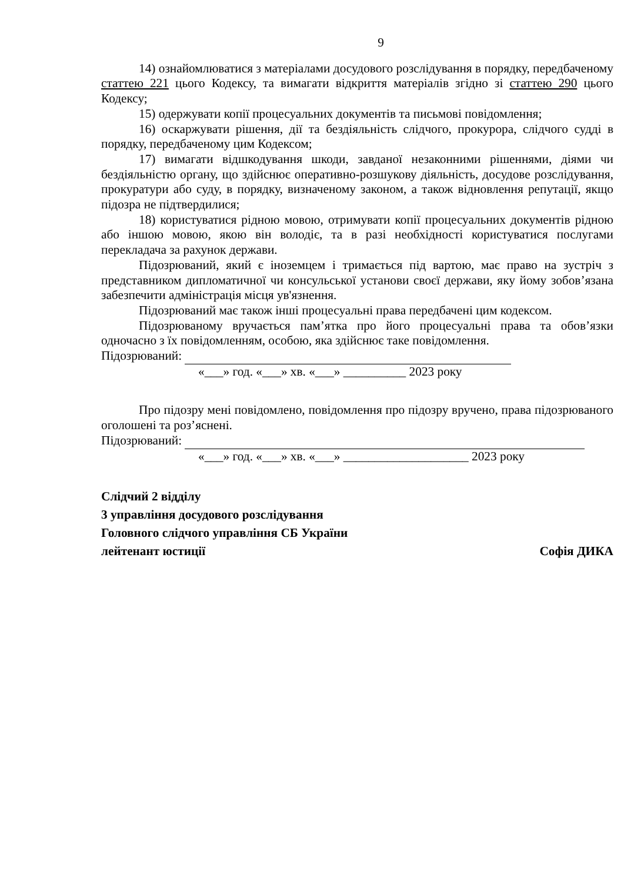9
14) ознайомлюватися з матеріалами досудового розслідування в порядку, передбаченому статтею 221 цього Кодексу, та вимагати відкриття матеріалів згідно зі статтею 290 цього Кодексу;
15) одержувати копії процесуальних документів та письмові повідомлення;
16) оскаржувати рішення, дії та бездіяльність слідчого, прокурора, слідчого судді в порядку, передбаченому цим Кодексом;
17) вимагати відшкодування шкоди, завданої незаконними рішеннями, діями чи бездіяльністю органу, що здійснює оперативно-розшукову діяльність, досудове розслідування, прокуратури або суду, в порядку, визначеному законом, а також відновлення репутації, якщо підозра не підтвердилися;
18) користуватися рідною мовою, отримувати копії процесуальних документів рідною або іншою мовою, якою він володіє, та в разі необхідності користуватися послугами перекладача за рахунок держави.
Підозрюваний, який є іноземцем і тримається під вартою, має право на зустріч з представником дипломатичної чи консульської установи своєї держави, яку йому зобов’язана забезпечити адміністрація місця ув'язнення.
Підозрюваний має також інші процесуальні права передбачені цим кодексом.
Підозрюваному вручається пам’ятка про його процесуальні права та обов’язки одночасно з їх повідомленням, особою, яка здійснює таке повідомлення.
Підозрюваний:
«___» год. «___» хв. «___» __________ 2023 року
Про підозру мені повідомлено, повідомлення про підозру вручено, права підозрюваного оголошені та роз’яснені.
Підозрюваний:
«___» год. «___» хв. «___» ____________________ 2023 року
Слідчий 2 відділу
3 управління досудового розслідування
Головного слідчого управління СБ України
лейтенант юстиції Софія ДИКА